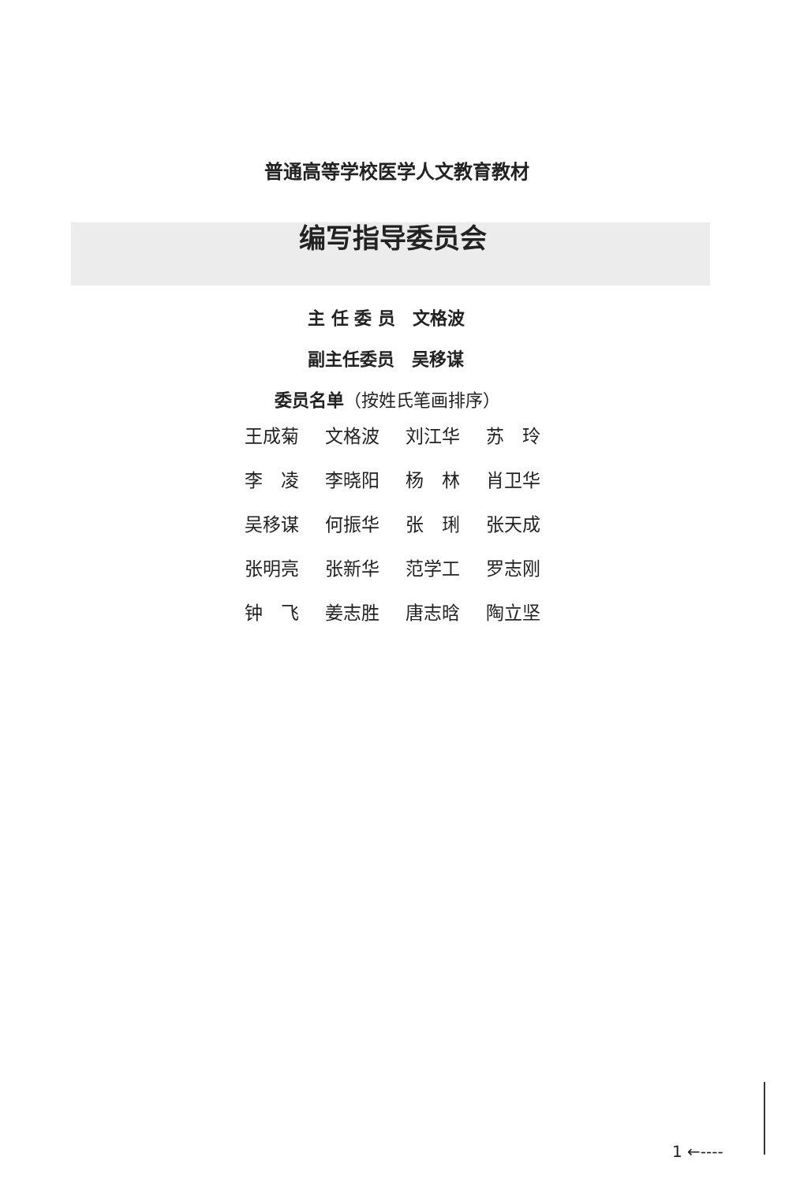普通高等学校医学人文教育教材
编写指导委员会
主 任 委 员　文格波
副主任委员　吴移谋
委员名单（按姓氏笔画排序）
| 王成菊 | 文格波 | 刘江华 | 苏 玲 |
| 李 凌 | 李晓阳 | 杨 林 | 肖卫华 |
| 吴移谋 | 何振华 | 张 琍 | 张天成 |
| 张明亮 | 张新华 | 范学工 | 罗志刚 |
| 钟 飞 | 姜志胜 | 唐志晗 | 陶立坚 |
1 ←----